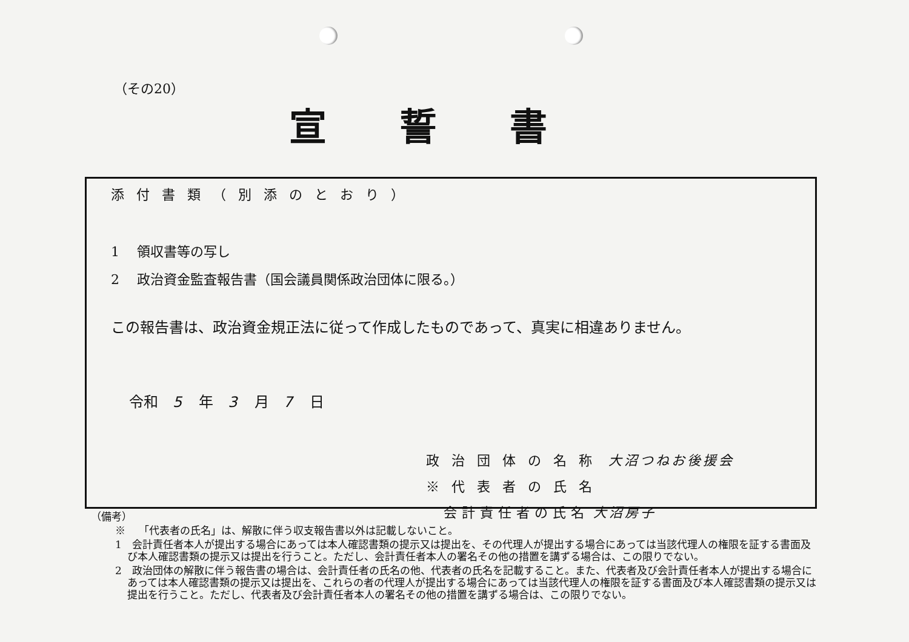（その20）
宣誓書
添付書類（別添のとおり）
1　 領収書等の写し
2　 政治資金監査報告書（国会議員関係政治団体に限る。）
この報告書は、政治資金規正法に従って作成したものであって、真実に相違ありません。
令和　5　年　3　月　7　日
政治団体の名称 大沼つねお後援会
※代表者の氏名
　 会計責任者の氏名 大沼房子
（備考）
※　 「代表者の氏名」は、解散に伴う収支報告書以外は記載しないこと。
1　会計責任者本人が提出する場合にあっては本人確認書類の提示又は提出を、その代理人が提出する場合にあっては当該代理人の権限を証する書面及び本人確認書類の提示又は提出を行うこと。ただし、会計責任者本人の署名その他の措置を講ずる場合は、この限りでない。
2　政治団体の解散に伴う報告書の場合は、会計責任者の氏名の他、代表者の氏名を記載すること。また、代表者及び会計責任者本人が提出する場合にあっては本人確認書類の提示又は提出を、これらの者の代理人が提出する場合にあっては当該代理人の権限を証する書面及び本人確認書類の提示又は提出を行うこと。ただし、代表者及び会計責任者本人の署名その他の措置を講ずる場合は、この限りでない。